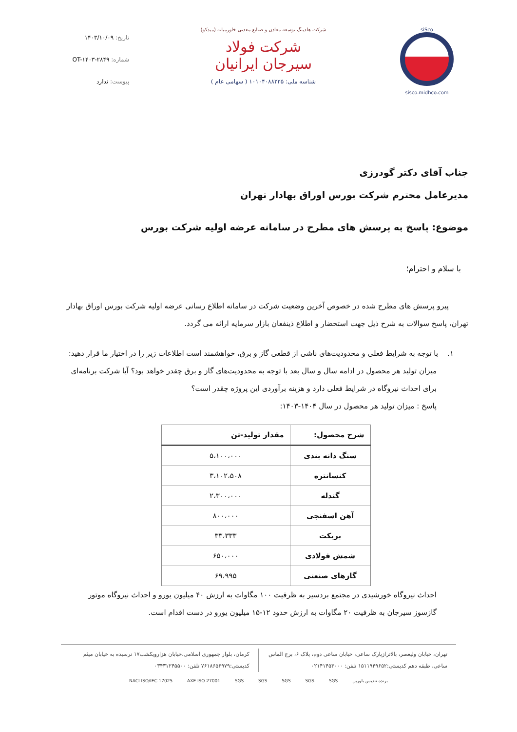siSco
sisco.midhco.com
شرکت هلدینگ توسعه معادن و صنایع معدنی خاورمیانه (میدکو)
شرکت فولاد سیرجان ایرانیان
شناسه ملی: ۱۰۱۰۴۰۸۸۲۲۵ ( سهامی عام )
تاریخ: ۱۴۰۳/۱۰/۰۹
شماره: OT-۱۴۰۳-۲۸۴۹
پیوست: ندارد
جناب آقای دکتر گودرزی
مدیرعامل محترم شرکت بورس اوراق بهادار تهران
موضوع: پاسخ به پرسش های مطرح در سامانه عرضه اولیه شرکت بورس
با سلام و احترام؛
پیرو پرسش های مطرح شده در خصوص آخرین وضعیت شرکت در سامانه اطلاع رسانی عرضه اولیه شرکت بورس اوراق بهادار تهران، پاسخ سوالات به شرح ذیل جهت استحضار و اطلاع ذینفعان بازار سرمایه ارائه می گردد.
۱. با توجه به شرایط فعلی و محدودیت‌های ناشی از قطعی گاز و برق، خواهشمند است اطلاعات زیر را در اختیار ما قرار دهید: میزان تولید هر محصول در ادامه سال و سال بعد با توجه به محدودیت‌های گاز و برق چقدر خواهد بود؟ آیا شرکت برنامه‌ای برای احداث نیروگاه در شرایط فعلی دارد و هزینه برآوردی این پروژه چقدر است؟
پاسخ : میزان تولید هر محصول در سال ۱۴۰۴-۱۴۰۳:
| شرح محصول: | مقدار تولید-تن |
| --- | --- |
| سنگ دانه بندی | ۵،۱۰۰،۰۰۰ |
| کنسانتره | ۳،۱۰۲،۵۰۸ |
| گندله | ۲،۳۰۰،۰۰۰ |
| آهن اسفنجی | ۸۰۰،۰۰۰ |
| بریکت | ۳۳،۳۳۳ |
| شمش فولادی | ۶۵۰،۰۰۰ |
| گازهای صنعتی | ۶۹،۹۹۵ |
احداث نیروگاه خورشیدی در مجتمع بردسیر به ظرفیت ۱۰۰ مگاوات به ارزش ۴۰ میلیون یورو و احداث نیروگاه موتور گازسوز سیرجان به ظرفیت ۲۰ مگاوات به ارزش حدود ۱۲-۱۵ میلیون یورو در دست اقدام است.
تهران، خیابان ولیعصر، بالاترازپارک ساعی، خیابان ساعی دوم، پلاک ۶، برج الماس ساعی، طبقه دهم کدپستی:۱۵۱۱۹۴۹۶۵۲ تلفن: ۰۲۱۴۱۴۵۳۰۰۰
کرمان، بلوار جمهوری اسلامی،خیابان هزارویکشب۱۷ نرسیده به خیابان میثم کدپستی:۷۶۱۸۶۵۶۹۷۹ تلفن: ۰۳۴۳۱۲۴۵۵۰۰
برنده تندیس بلورین SGS SGS SGS SGS SGS AXE ISO 27001 NACI ISO/IEC 17025